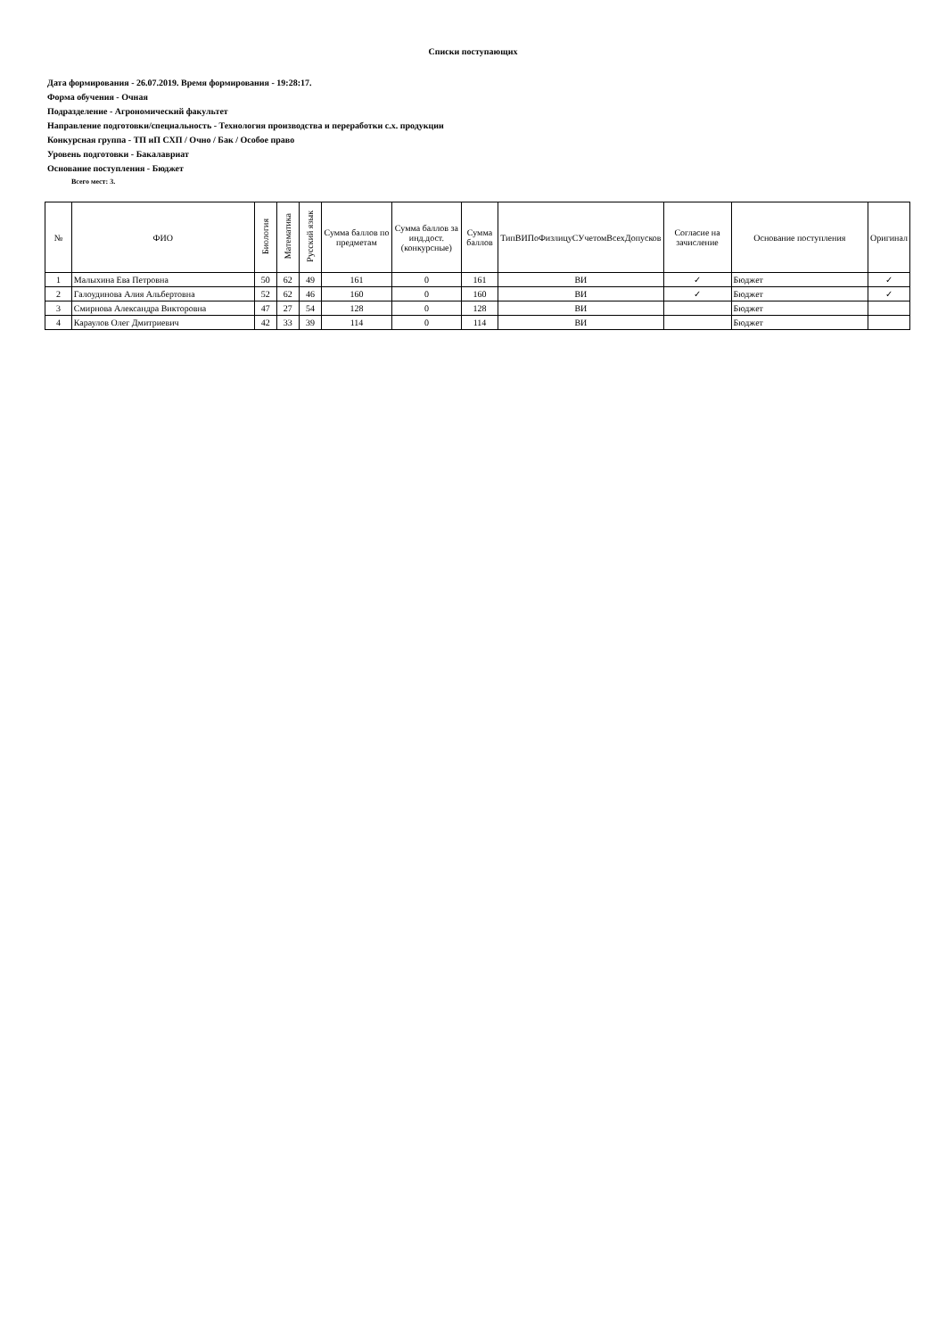Списки поступающих
Дата формирования - 26.07.2019. Время формирования - 19:28:17.
Форма обучения - Очная
Подразделение - Агрономический факультет
Направление подготовки/специальность - Технология производства и переработки с.х. продукции
Конкурсная группа - ТП иП СХП / Очно / Бак / Особое право
Уровень подготовки - Бакалавриат
Основание поступления - Бюджет
Всего мест: 3.
| № | ФИО | Биология | Математика | Русский язык | Сумма баллов по предметам | Сумма баллов за инд.дост.(конкурсные) | Сумма баллов | ТипВИПоФизлицуСУчетомВсехДопусков | Согласие на зачисление | Основание поступления | Оригинал |
| --- | --- | --- | --- | --- | --- | --- | --- | --- | --- | --- | --- |
| 1 | Малыхина Ева Петровна | 50 | 62 | 49 | 161 | 0 | 161 | ВИ | ✓ | Бюджет | ✓ |
| 2 | Галоудинова Алия Альбертовна | 52 | 62 | 46 | 160 | 0 | 160 | ВИ | ✓ | Бюджет | ✓ |
| 3 | Смирнова Александра Викторовна | 47 | 27 | 54 | 128 | 0 | 128 | ВИ | | Бюджет | |
| 4 | Караулов Олег Дмитриевич | 42 | 33 | 39 | 114 | 0 | 114 | ВИ | | Бюджет | |